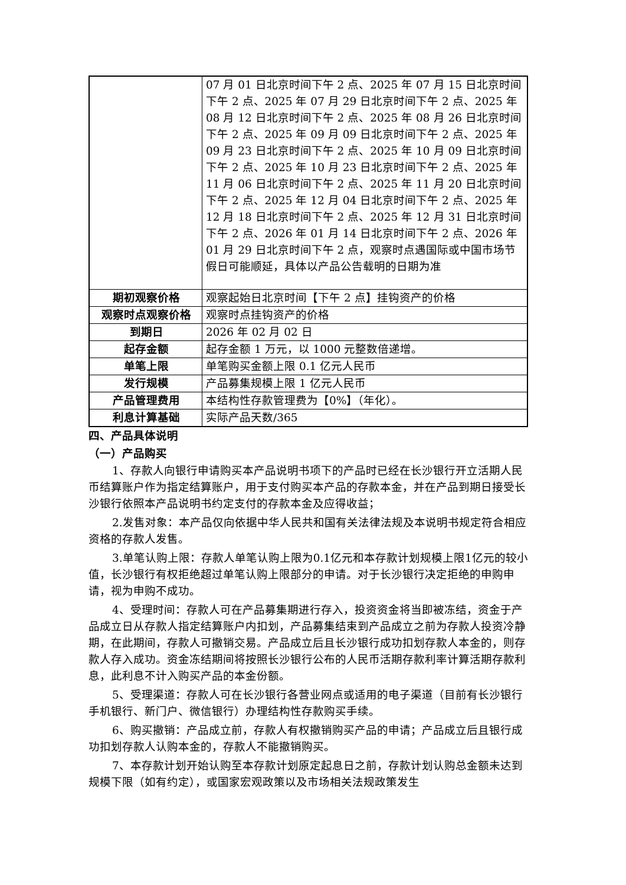| | 07 月 01 日北京时间下午 2 点、2025 年 07 月 15 日北京时间下午 2 点、2025 年 07 月 29 日北京时间下午 2 点、2025 年 08 月 12 日北京时间下午 2 点、2025 年 08 月 26 日北京时间下午 2 点、2025 年 09 月 09 日北京时间下午 2 点、2025 年 09 月 23 日北京时间下午 2 点、2025 年 10 月 09 日北京时间下午 2 点、2025 年 10 月 23 日北京时间下午 2 点、2025 年 11 月 06 日北京时间下午 2 点、2025 年 11 月 20 日北京时间下午 2 点、2025 年 12 月 04 日北京时间下午 2 点、2025 年 12 月 18 日北京时间下午 2 点、2025 年 12 月 31 日北京时间下午 2 点、2026 年 01 月 14 日北京时间下午 2 点、2026 年 01 月 29 日北京时间下午 2 点，观察时点遇国际或中国市场节假日可能顺延，具体以产品公告载明的日期为准 |
| 期初观察价格 | 观察起始日北京时间【下午 2 点】挂钩资产的价格 |
| 观察时点观察价格 | 观察时点挂钩资产的价格 |
| 到期日 | 2026 年 02 月 02 日 |
| 起存金额 | 起存金额 1 万元，以 1000 元整数倍递增。 |
| 单笔上限 | 单笔购买金额上限 0.1 亿元人民币 |
| 发行规模 | 产品募集规模上限 1 亿元人民币 |
| 产品管理费用 | 本结构性存款管理费为【0%】（年化）。 |
| 利息计算基础 | 实际产品天数/365 |
四、产品具体说明
（一）产品购买
1、存款人向银行申请购买本产品说明书项下的产品时已经在长沙银行开立活期人民币结算账户作为指定结算账户，用于支付购买本产品的存款本金，并在产品到期日接受长沙银行依照本产品说明书约定支付的存款本金及应得收益；
2.发售对象：本产品仅向依据中华人民共和国有关法律法规及本说明书规定符合相应资格的存款人发售。
3.单笔认购上限：存款人单笔认购上限为0.1亿元和本存款计划规模上限1亿元的较小值，长沙银行有权拒绝超过单笔认购上限部分的申请。对于长沙银行决定拒绝的申购申请，视为申购不成功。
4、受理时间：存款人可在产品募集期进行存入，投资资金将当即被冻结，资金于产品成立日从存款人指定结算账户内扣划，产品募集结束到产品成立之前为存款人投资冷静期，在此期间，存款人可撤销交易。产品成立后且长沙银行成功扣划存款人本金的，则存款人存入成功。资金冻结期间将按照长沙银行公布的人民币活期存款利率计算活期存款利息，此利息不计入购买产品的本金份额。
5、受理渠道：存款人可在长沙银行各营业网点或适用的电子渠道（目前有长沙银行手机银行、新门户、微信银行）办理结构性存款购买手续。
6、购买撤销：产品成立前，存款人有权撤销购买产品的申请；产品成立后且银行成功扣划存款人认购本金的，存款人不能撤销购买。
7、本存款计划开始认购至本存款计划原定起息日之前，存款计划认购总金额未达到规模下限（如有约定），或国家宏观政策以及市场相关法规政策发生